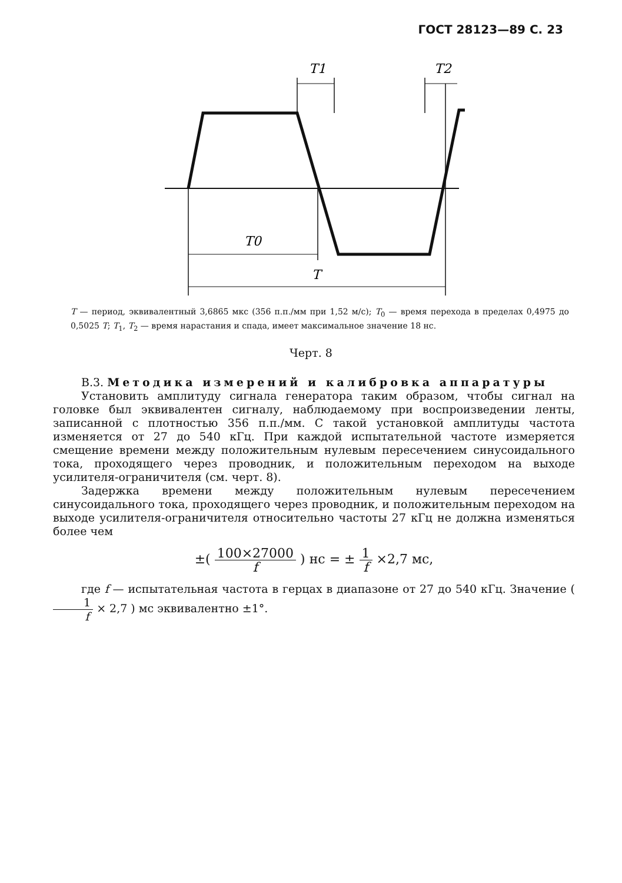ГОСТ 28123—89 С. 23
T1
T2
T0
T
T — период, эквивалентный 3,6865 мкс (356 п.п./мм при 1,52 м/с); T<sub>0</sub> — время перехода в пределах 0,4975 до 0,5025 T; T<sub>1</sub>, T<sub>2</sub> — время нарастания и спада, имеет максимальное значение 18 нс.
Черт. 8
В.3. Методика измерений и калибровка аппаратуры
Установить амплитуду сигнала генератора таким образом, чтобы сигнал на головке был эквивалентен сигналу, наблюдаемому при воспроизведении ленты, записанной с плотностью 356 п.п./мм. С такой установкой амплитуды частота изменяется от 27 до 540 кГц. При каждой испытательной частоте измеряется смещение времени между положительным нулевым пересечением синусоидального тока, проходящего через проводник, и положительным переходом на выходе усилителя-ограничителя (см. черт. 8).
Задержка времени между положительным нулевым пересечением синусоидального тока, проходящего через проводник, и положительным переходом на выходе усилителя-ограничителя относительно частоты 27 кГц не должна изменяться более чем
±( 100×27000 f ) нс = ± 1 f ×2,7 мс,
где f — испытательная частота в герцах в диапазоне от 27 до 540 кГц. Значение ( 1 f × 2,7 ) мс эквивалентно ±1°.